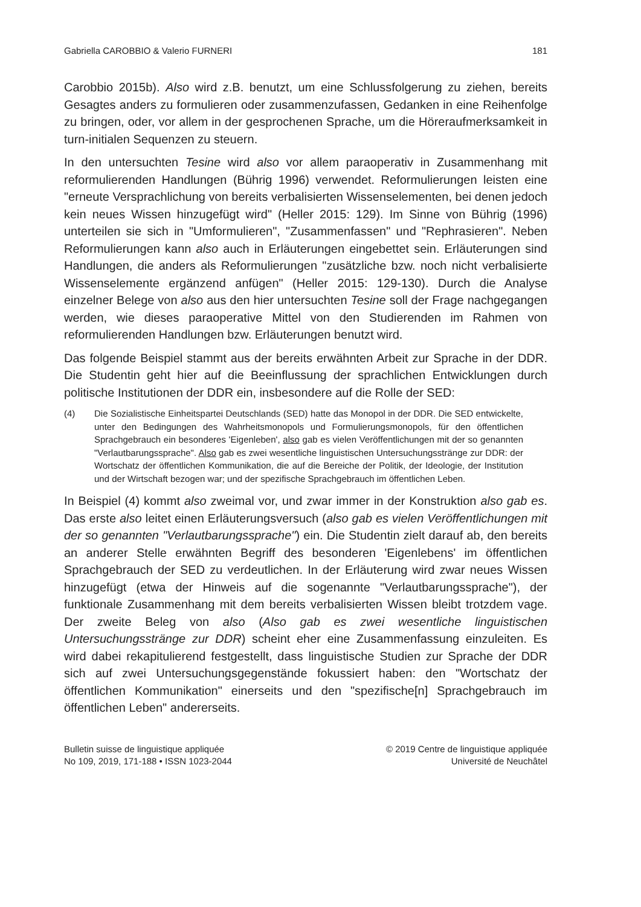Gabriella CAROBBIO & Valerio FURNERI 181
Carobbio 2015b). Also wird z.B. benutzt, um eine Schlussfolgerung zu ziehen, bereits Gesagtes anders zu formulieren oder zusammenzufassen, Gedanken in eine Reihenfolge zu bringen, oder, vor allem in der gesprochenen Sprache, um die Höreraufmerksamkeit in turn-initialen Sequenzen zu steuern.
In den untersuchten Tesine wird also vor allem paraoperativ in Zusammenhang mit reformulierenden Handlungen (Bührig 1996) verwendet. Reformulierungen leisten eine "erneute Versprachlichung von bereits verbalisierten Wissenselementen, bei denen jedoch kein neues Wissen hinzugefügt wird" (Heller 2015: 129). Im Sinne von Bührig (1996) unterteilen sie sich in "Umformulieren", "Zusammenfassen" und "Rephrasieren". Neben Reformulierungen kann also auch in Erläuterungen eingebettet sein. Erläuterungen sind Handlungen, die anders als Reformulierungen "zusätzliche bzw. noch nicht verbalisierte Wissenselemente ergänzend anfügen" (Heller 2015: 129-130). Durch die Analyse einzelner Belege von also aus den hier untersuchten Tesine soll der Frage nachgegangen werden, wie dieses paraoperative Mittel von den Studierenden im Rahmen von reformulierenden Handlungen bzw. Erläuterungen benutzt wird.
Das folgende Beispiel stammt aus der bereits erwähnten Arbeit zur Sprache in der DDR. Die Studentin geht hier auf die Beeinflussung der sprachlichen Entwicklungen durch politische Institutionen der DDR ein, insbesondere auf die Rolle der SED:
(4) Die Sozialistische Einheitspartei Deutschlands (SED) hatte das Monopol in der DDR. Die SED entwickelte, unter den Bedingungen des Wahrheitsmonopols und Formulierungsmonopols, für den öffentlichen Sprachgebrauch ein besonderes 'Eigenleben', also gab es vielen Veröffentlichungen mit der so genannten "Verlautbarungssprache". Also gab es zwei wesentliche linguistischen Untersuchungsstränge zur DDR: der Wortschatz der öffentlichen Kommunikation, die auf die Bereiche der Politik, der Ideologie, der Institution und der Wirtschaft bezogen war; und der spezifische Sprachgebrauch im öffentlichen Leben.
In Beispiel (4) kommt also zweimal vor, und zwar immer in der Konstruktion also gab es. Das erste also leitet einen Erläuterungsversuch (also gab es vielen Veröffentlichungen mit der so genannten "Verlautbarungssprache") ein. Die Studentin zielt darauf ab, den bereits an anderer Stelle erwähnten Begriff des besonderen 'Eigenlebens' im öffentlichen Sprachgebrauch der SED zu verdeutlichen. In der Erläuterung wird zwar neues Wissen hinzugefügt (etwa der Hinweis auf die sogenannte "Verlautbarungssprache"), der funktionale Zusammenhang mit dem bereits verbalisierten Wissen bleibt trotzdem vage. Der zweite Beleg von also (Also gab es zwei wesentliche linguistischen Untersuchungsstränge zur DDR) scheint eher eine Zusammenfassung einzuleiten. Es wird dabei rekapitulierend festgestellt, dass linguistische Studien zur Sprache der DDR sich auf zwei Untersuchungsgegenstände fokussiert haben: den "Wortschatz der öffentlichen Kommunikation" einerseits und den "spezifische[n] Sprachgebrauch im öffentlichen Leben" andererseits.
Bulletin suisse de linguistique appliquée
No 109, 2019, 171-188 • ISSN 1023-2044
© 2019 Centre de linguistique appliquée
Université de Neuchâtel